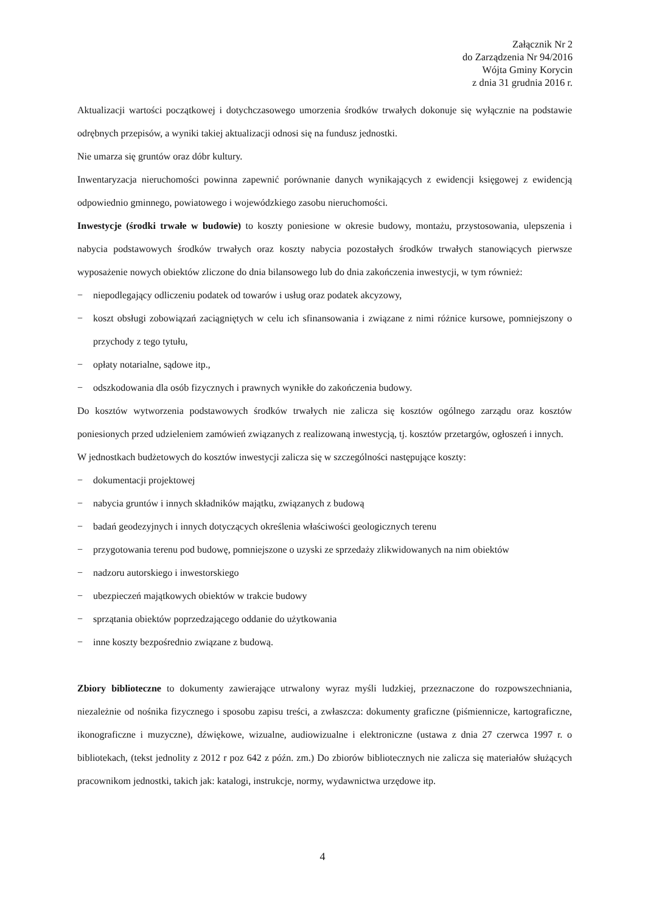Załącznik Nr 2
do Zarządzenia Nr 94/2016
Wójta Gminy Korycin
z dnia 31 grudnia 2016 r.
Aktualizacji wartości początkowej i dotychczasowego umorzenia środków trwałych dokonuje się wyłącznie na podstawie odrębnych przepisów, a wyniki takiej aktualizacji odnosi się na fundusz jednostki.
Nie umarza się gruntów oraz dóbr kultury.
Inwentaryzacja nieruchomości powinna zapewnić porównanie danych wynikających z ewidencji księgowej z ewidencją odpowiednio gminnego, powiatowego i wojewódzkiego zasobu nieruchomości.
Inwestycje (środki trwałe w budowie) to koszty poniesione w okresie budowy, montażu, przystosowania, ulepszenia i nabycia podstawowych środków trwałych oraz koszty nabycia pozostałych środków trwałych stanowiących pierwsze wyposażenie nowych obiektów zliczone do dnia bilansowego lub do dnia zakończenia inwestycji, w tym również:
− niepodlegający odliczeniu podatek od towarów i usług oraz podatek akcyzowy,
− koszt obsługi zobowiązań zaciągniętych w celu ich sfinansowania i związane z nimi różnice kursowe, pomniejszony o przychody z tego tytułu,
− opłaty notarialne, sądowe itp.,
− odszkodowania dla osób fizycznych i prawnych wynikłe do zakończenia budowy.
Do kosztów wytworzenia podstawowych środków trwałych nie zalicza się kosztów ogólnego zarządu oraz kosztów poniesionych przed udzieleniem zamówień związanych z realizowaną inwestycją, tj. kosztów przetargów, ogłoszeń i innych.
W jednostkach budżetowych do kosztów inwestycji zalicza się w szczególności następujące koszty:
− dokumentacji projektowej
− nabycia gruntów i innych składników majątku, związanych z budową
− badań geodezyjnych i innych dotyczących określenia właściwości geologicznych terenu
− przygotowania terenu pod budowę, pomniejszone o uzyski ze sprzedaży zlikwidowanych na nim obiektów
− nadzoru autorskiego i inwestorskiego
− ubezpieczeń majątkowych obiektów w trakcie budowy
− sprzątania obiektów poprzedzającego oddanie do użytkowania
− inne koszty bezpośrednio związane z budową.
Zbiory biblioteczne to dokumenty zawierające utrwalony wyraz myśli ludzkiej, przeznaczone do rozpowszechniania, niezależnie od nośnika fizycznego i sposobu zapisu treści, a zwłaszcza: dokumenty graficzne (piśmiennicze, kartograficzne, ikonograficzne i muzyczne), dźwiękowe, wizualne, audiowizualne i elektroniczne (ustawa z dnia 27 czerwca 1997 r. o bibliotekach, (tekst jednolity z 2012 r poz 642 z późn. zm.) Do zbiorów bibliotecznych nie zalicza się materiałów służących pracownikom jednostki, takich jak: katalogi, instrukcje, normy, wydawnictwa urzędowe itp.
4